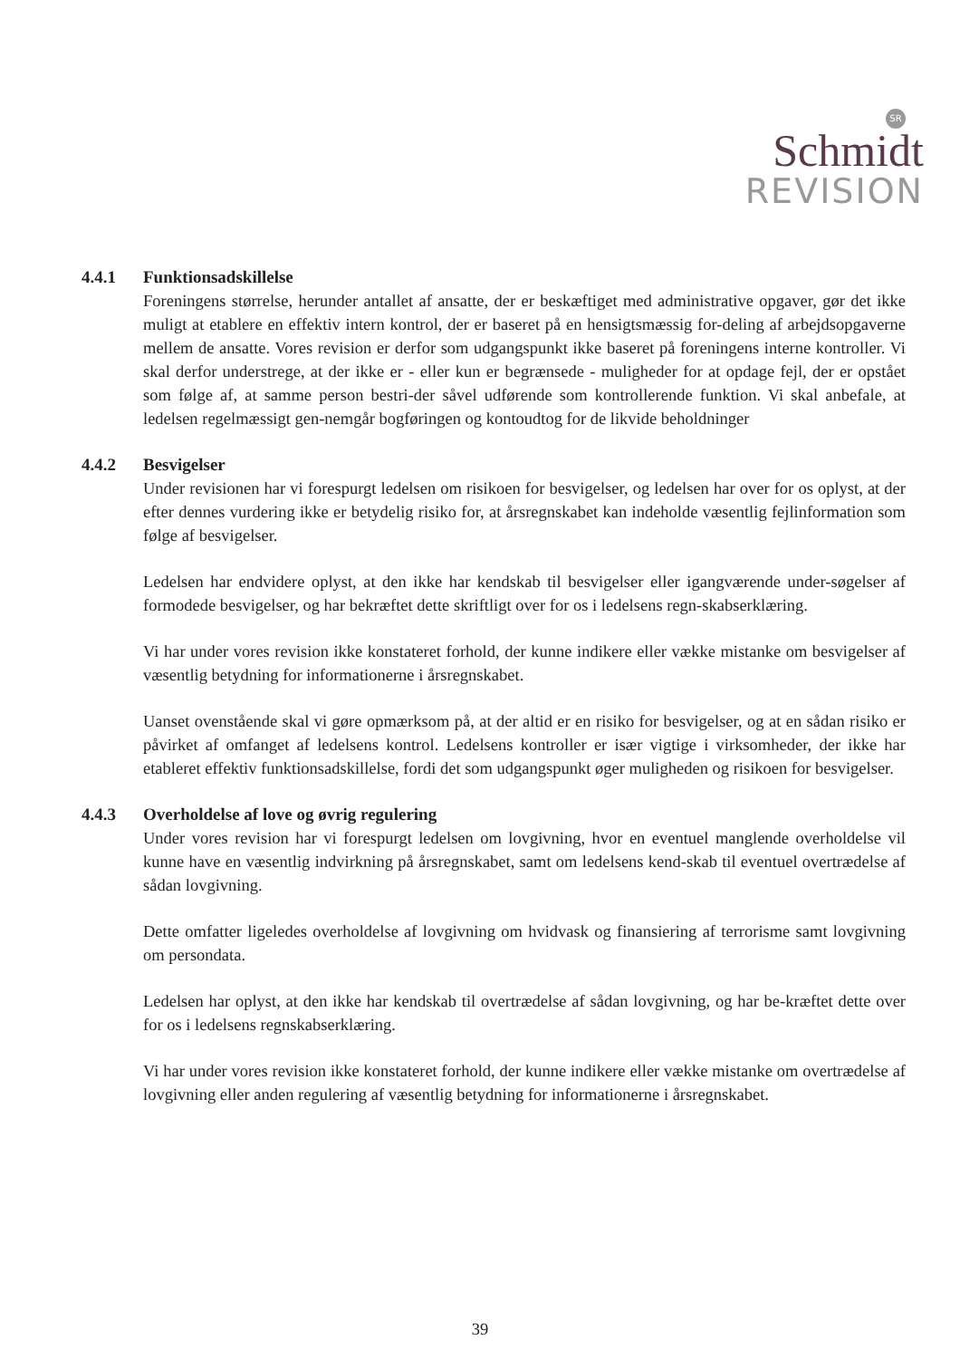SR
Schmidt
REVISION
4.4.1 Funktionsadskillelse
Foreningens størrelse, herunder antallet af ansatte, der er beskæftiget med administrative opgaver, gør det ikke muligt at etablere en effektiv intern kontrol, der er baseret på en hensigtsmæssig for-deling af arbejdsopgaverne mellem de ansatte. Vores revision er derfor som udgangspunkt ikke baseret på foreningens interne kontroller. Vi skal derfor understrege, at der ikke er - eller kun er begrænsede - muligheder for at opdage fejl, der er opstået som følge af, at samme person bestri-der såvel udførende som kontrollerende funktion. Vi skal anbefale, at ledelsen regelmæssigt gen-nemgår bogføringen og kontoudtog for de likvide beholdninger
4.4.2 Besvigelser
Under revisionen har vi forespurgt ledelsen om risikoen for besvigelser, og ledelsen har over for os oplyst, at der efter dennes vurdering ikke er betydelig risiko for, at årsregnskabet kan indeholde væsentlig fejlinformation som følge af besvigelser.
Ledelsen har endvidere oplyst, at den ikke har kendskab til besvigelser eller igangværende under-søgelser af formodede besvigelser, og har bekræftet dette skriftligt over for os i ledelsens regn-skabserklæring.
Vi har under vores revision ikke konstateret forhold, der kunne indikere eller vække mistanke om besvigelser af væsentlig betydning for informationerne i årsregnskabet.
Uanset ovenstående skal vi gøre opmærksom på, at der altid er en risiko for besvigelser, og at en sådan risiko er påvirket af omfanget af ledelsens kontrol. Ledelsens kontroller er især vigtige i virksomheder, der ikke har etableret effektiv funktionsadskillelse, fordi det som udgangspunkt øger muligheden og risikoen for besvigelser.
4.4.3 Overholdelse af love og øvrig regulering
Under vores revision har vi forespurgt ledelsen om lovgivning, hvor en eventuel manglende overholdelse vil kunne have en væsentlig indvirkning på årsregnskabet, samt om ledelsens kend-skab til eventuel overtrædelse af sådan lovgivning.
Dette omfatter ligeledes overholdelse af lovgivning om hvidvask og finansiering af terrorisme samt lovgivning om persondata.
Ledelsen har oplyst, at den ikke har kendskab til overtrædelse af sådan lovgivning, og har be-kræftet dette over for os i ledelsens regnskabserklæring.
Vi har under vores revision ikke konstateret forhold, der kunne indikere eller vække mistanke om overtrædelse af lovgivning eller anden regulering af væsentlig betydning for informationerne i årsregnskabet.
39